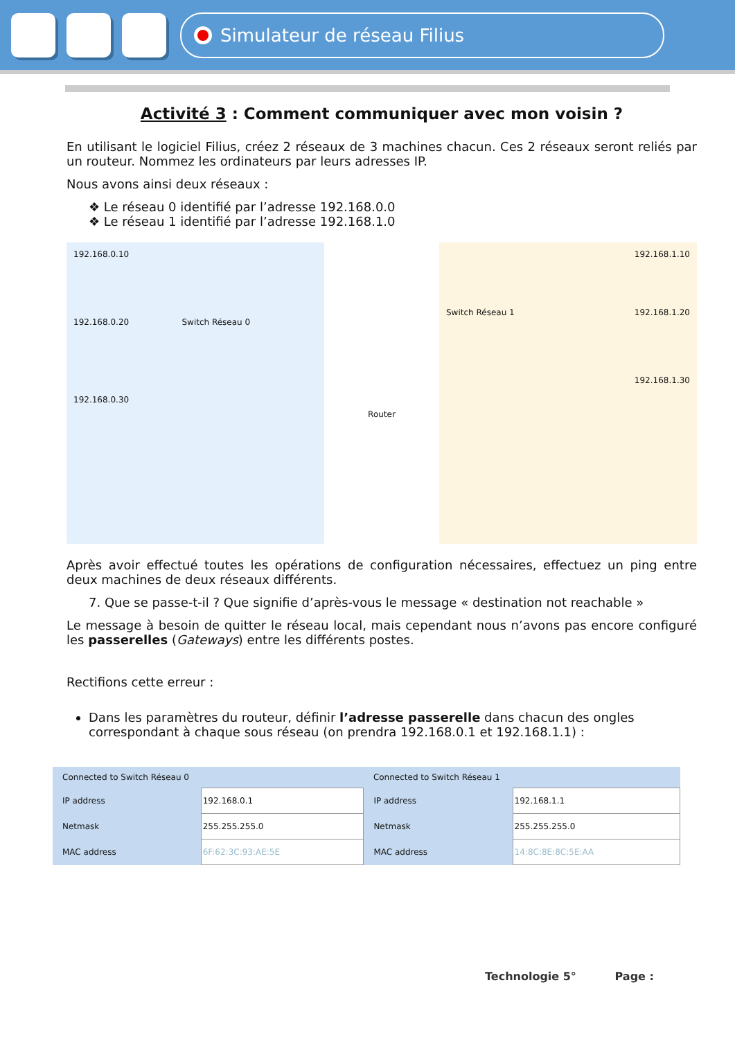Simulateur de réseau Filius
Activité 3 : Comment communiquer avec mon voisin ?
En utilisant le logiciel Filius, créez 2 réseaux de 3 machines chacun. Ces 2 réseaux seront reliés par un routeur. Nommez les ordinateurs par leurs adresses IP.
Nous avons ainsi deux réseaux :
❖ Le réseau 0 identifié par l’adresse 192.168.0.0
❖ Le réseau 1 identifié par l’adresse 192.168.1.0
192.168.0.10
192.168.0.20 Switch Réseau 0
192.168.0.30
Router
192.168.1.10
Switch Réseau 1 192.168.1.20
192.168.1.30
Après avoir effectué toutes les opérations de configuration nécessaires, effectuez un ping entre deux machines de deux réseaux différents.
7. Que se passe-t-il ? Que signifie d’après-vous le message « destination not reachable »
Le message à besoin de quitter le réseau local, mais cependant nous n’avons pas encore configuré les passerelles (Gateways) entre les différents postes.
Rectifions cette erreur :
Dans les paramètres du routeur, définir l’adresse passerelle dans chacun des ongles correspondant à chaque sous réseau (on prendra 192.168.0.1 et 192.168.1.1) :
| Connected to Switch Réseau 0 | | Connected to Switch Réseau 1 | |
| IP address | 192.168.0.1 | IP address | 192.168.1.1 |
| Netmask | 255.255.255.0 | Netmask | 255.255.255.0 |
| MAC address | 6F:62:3C:93:AE:5E | MAC address | 14:8C:8E:8C:5E:AA |
Technologie 5° Page :